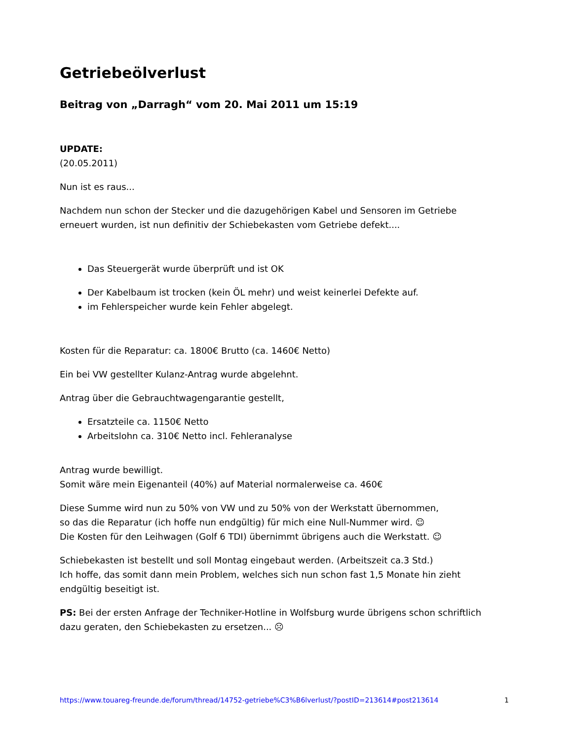Getriebeölverlust
Beitrag von „Darragh“ vom 20. Mai 2011 um 15:19
UPDATE:
(20.05.2011)
Nun ist es raus...
Nachdem nun schon der Stecker und die dazugehörigen Kabel und Sensoren im Getriebe erneuert wurden, ist nun definitiv der Schiebekasten vom Getriebe defekt....
Das Steuergerät wurde überprüft und ist OK
Der Kabelbaum ist trocken (kein ÖL mehr) und weist keinerlei Defekte auf.
im Fehlerspeicher wurde kein Fehler abgelegt.
Kosten für die Reparatur: ca. 1800€ Brutto (ca. 1460€ Netto)
Ein bei VW gestellter Kulanz-Antrag wurde abgelehnt.
Antrag über die Gebrauchtwagengarantie gestellt,
Ersatzteile ca. 1150€ Netto
Arbeitslohn ca. 310€ Netto incl. Fehleranalyse
Antrag wurde bewilligt.
Somit wäre mein Eigenanteil (40%) auf Material normalerweise ca. 460€
Diese Summe wird nun zu 50% von VW und zu 50% von der Werkstatt übernommen,
so das die Reparatur (ich hoffe nun endgültig) für mich eine Null-Nummer wird. ☺
Die Kosten für den Leihwagen (Golf 6 TDI) übernimmt übrigens auch die Werkstatt. ☺
Schiebekasten ist bestellt und soll Montag eingebaut werden. (Arbeitszeit ca.3 Std.)
Ich hoffe, das somit dann mein Problem, welches sich nun schon fast 1,5 Monate hin zieht endgültig beseitigt ist.
PS: Bei der ersten Anfrage der Techniker-Hotline in Wolfsburg wurde übrigens schon schriftlich dazu geraten, den Schiebekasten zu ersetzen... ☹
https://www.touareg-freunde.de/forum/thread/14752-getriebe%C3%B6lverlust/?postID=213614#post213614 1